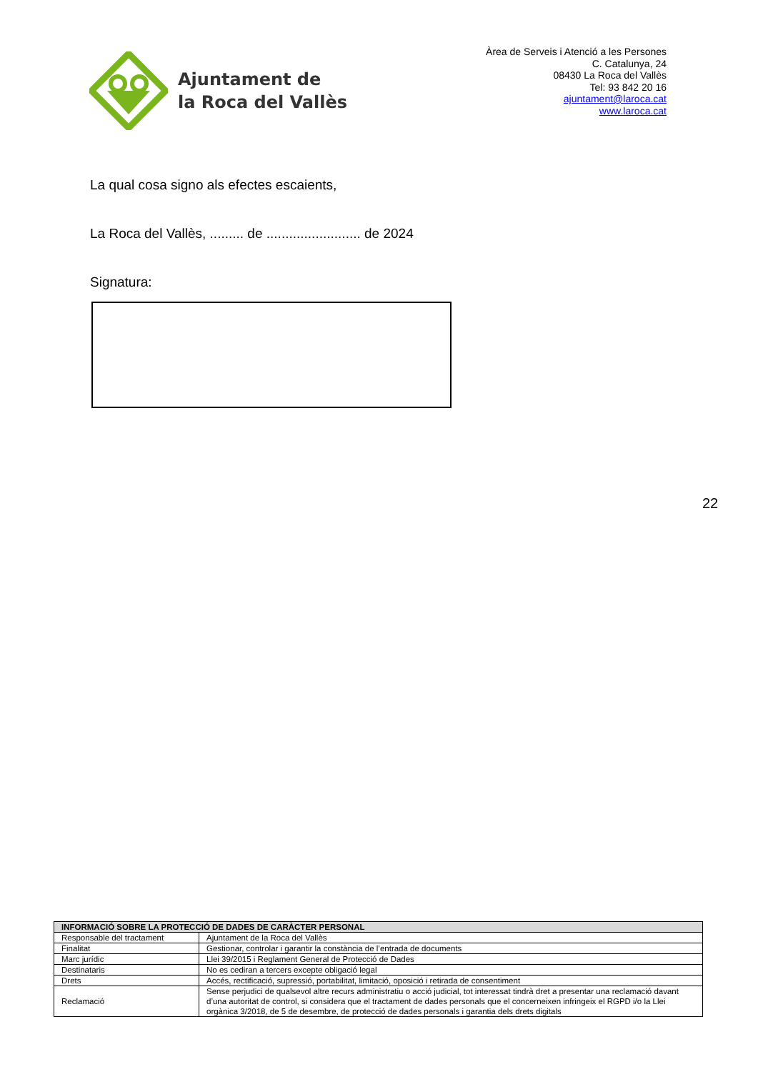Ajuntament de
la Roca del Vallès
Àrea de Serveis i Atenció a les Persones
C. Catalunya, 24
08430 La Roca del Vallès
Tel: 93 842 20 16
ajuntament@laroca.cat
www.laroca.cat
La qual cosa signo als efectes escaients,
La Roca del Vallès, ......... de ......................... de 2024
Signatura:
22
| INFORMACIÓ SOBRE LA PROTECCIÓ DE DADES DE CARÀCTER PERSONAL | |
| --- | --- |
| Responsable del tractament | Ajuntament de la Roca del Vallès |
| Finalitat | Gestionar, controlar i garantir la constància de l’entrada de documents |
| Marc jurídic | Llei 39/2015 i Reglament General de Protecció de Dades |
| Destinataris | No es cediran a tercers excepte obligació legal |
| Drets | Accés, rectificació, supressió, portabilitat, limitació, oposició i retirada de consentiment |
| Reclamació | Sense perjudici de qualsevol altre recurs administratiu o acció judicial, tot interessat tindrà dret a presentar una reclamació davant d’una autoritat de control, si considera que el tractament de dades personals que el concerneixen infringeix el RGPD i/o la Llei orgànica 3/2018, de 5 de desembre, de protecció de dades personals i garantia dels drets digitals |